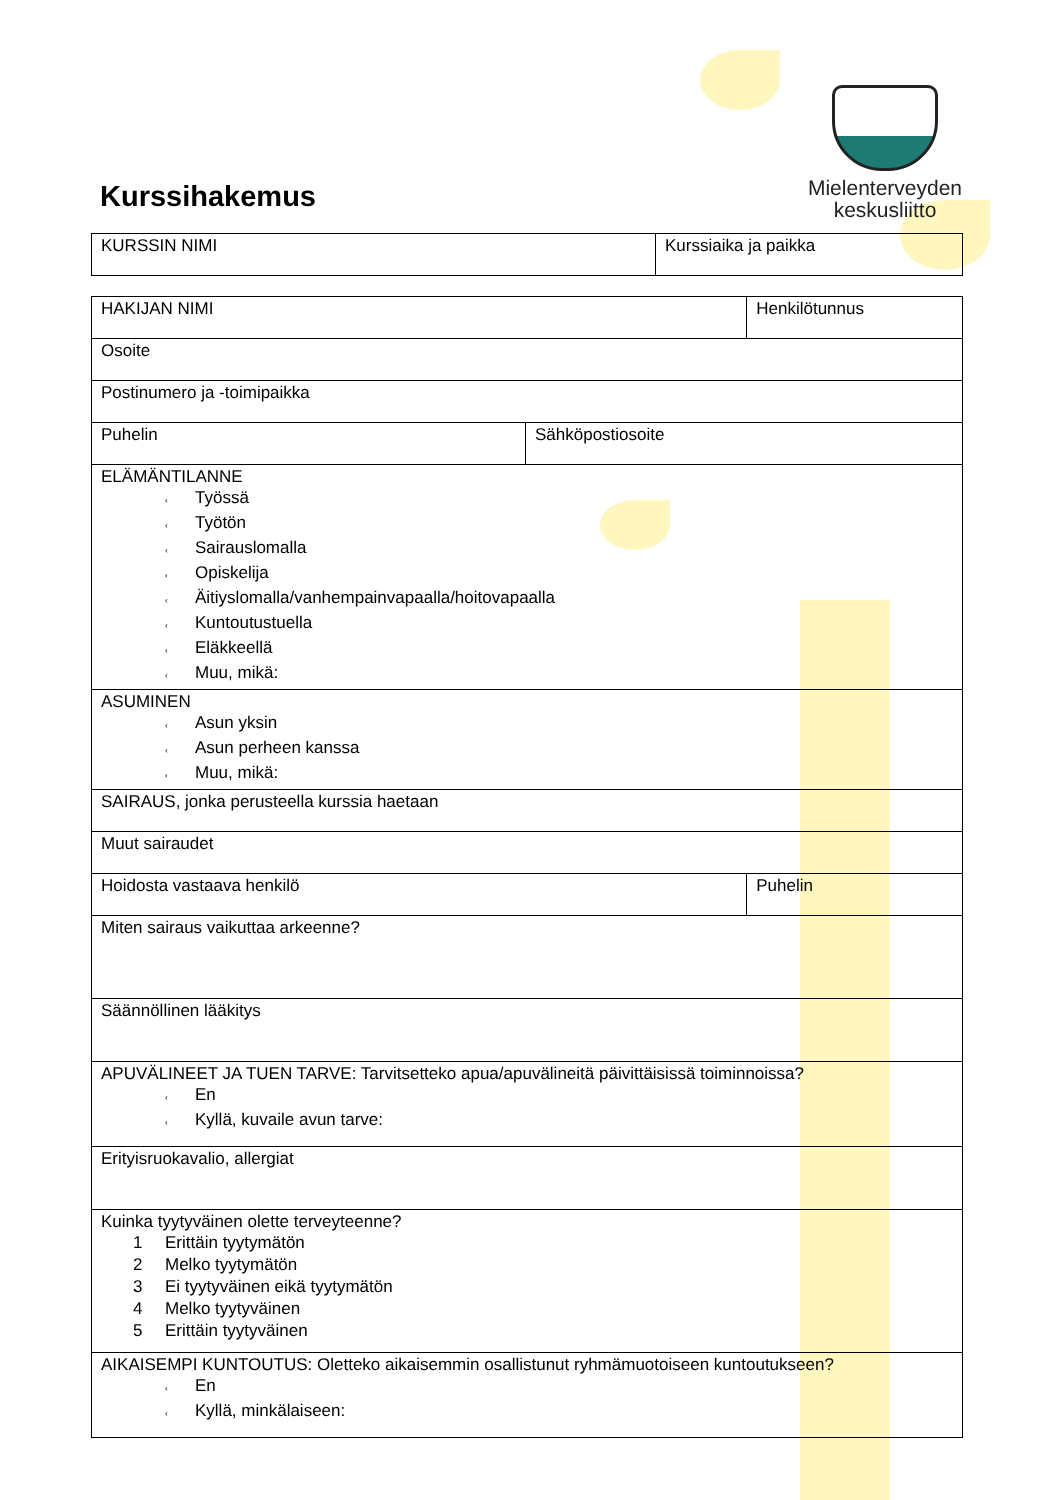Kurssihakemus
Mielenterveyden
keskusliitto
| KURSSIN NIMI | Kurssiaika ja paikka |
| HAKIJAN NIMI | | Henkilötunnus |
| Osoite | | |
| Postinumero ja -toimipaikka | | |
| Puhelin | Sähköpostiosoite | |
| ELÄMÄNTILANNE ‹ Työssä ‹ Työtön ‹ Sairauslomalla ‹ Opiskelija ‹ Äitiyslomalla/vanhempainvapaalla/hoitovapaalla ‹ Kuntoutustuella ‹ Eläkkeellä ‹ Muu, mikä: | | |
| ASUMINEN ‹ Asun yksin ‹ Asun perheen kanssa ‹ Muu, mikä: | | |
| SAIRAUS, jonka perusteella kurssia haetaan | | |
| Muut sairaudet | | |
| Hoidosta vastaava henkilö | | Puhelin |
| Miten sairaus vaikuttaa arkeenne? | | |
| Säännöllinen lääkitys | | |
| APUVÄLINEET JA TUEN TARVE: Tarvitsetteko apua/apuvälineitä päivittäisissä toiminnoissa? ‹ En ‹ Kyllä, kuvaile avun tarve: | | |
| Erityisruokavalio, allergiat | | |
| Kuinka tyytyväinen olette terveyteenne? 1 Erittäin tyytymätön 2 Melko tyytymätön 3 Ei tyytyväinen eikä tyytymätön 4 Melko tyytyväinen 5 Erittäin tyytyväinen | | |
| AIKAISEMPI KUNTOUTUS: Oletteko aikaisemmin osallistunut ryhmämuotoiseen kuntoutukseen? ‹ En ‹ Kyllä, minkälaiseen: | | |